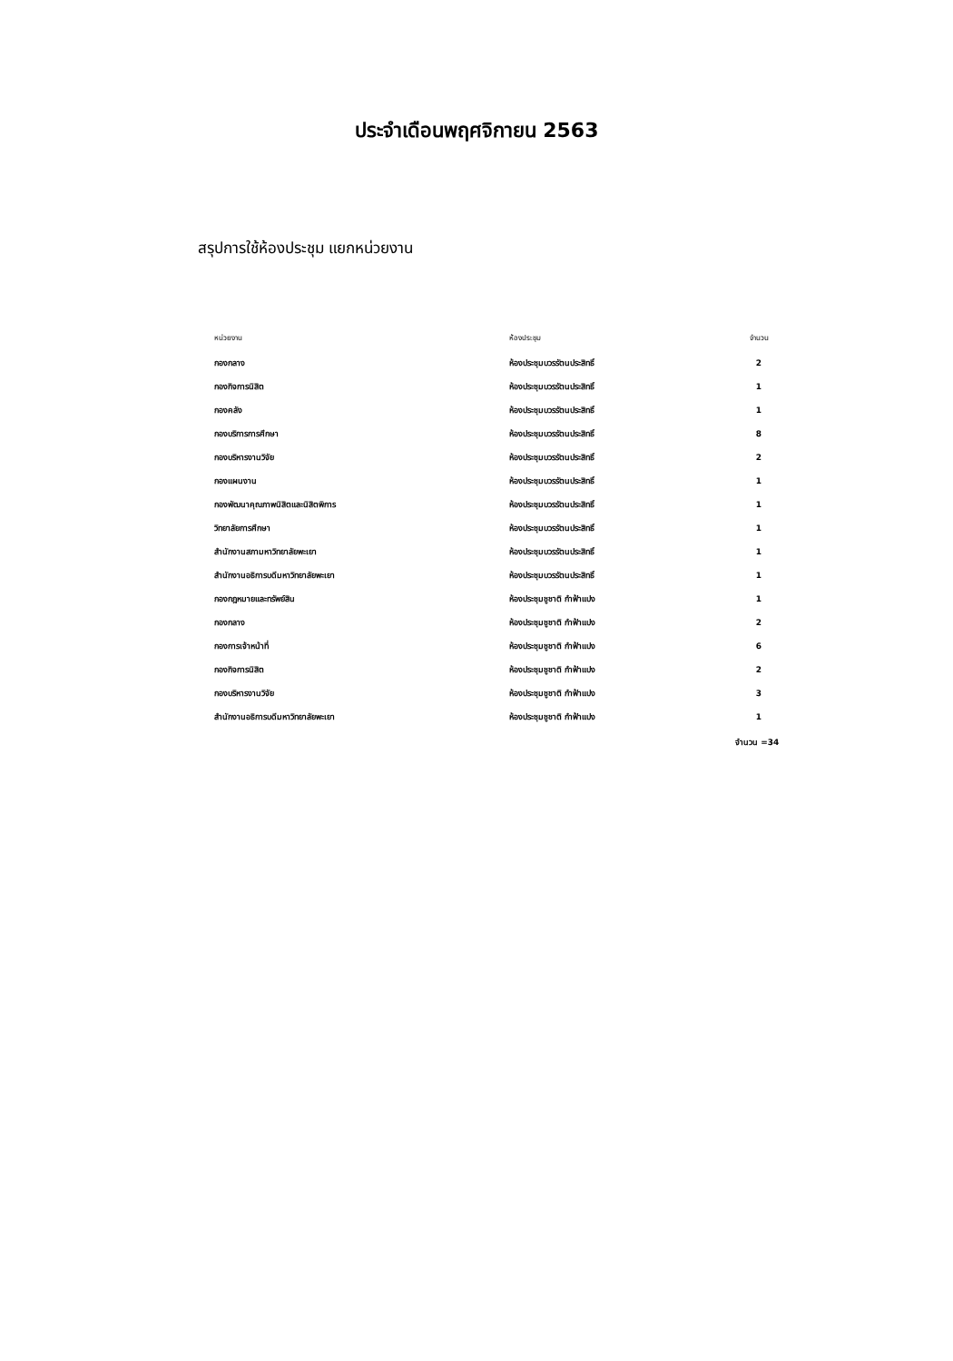ประจำเดือนพฤศจิกายน 2563
สรุปการใช้ห้องประชุม แยกหน่วยงาน
| หน่วยงาน | ห้องประชุม | จำนวน |
| --- | --- | --- |
| กองกลาง | ห้องประชุมบวรรัตนประสิทธิ์ | 2 |
| กองกิจการนิสิต | ห้องประชุมบวรรัตนประสิทธิ์ | 1 |
| กองคลัง | ห้องประชุมบวรรัตนประสิทธิ์ | 1 |
| กองบริการการศึกษา | ห้องประชุมบวรรัตนประสิทธิ์ | 8 |
| กองบริหารงานวิจัย | ห้องประชุมบวรรัตนประสิทธิ์ | 2 |
| กองแผนงาน | ห้องประชุมบวรรัตนประสิทธิ์ | 1 |
| กองพัฒนาคุณภาพนิสิตและนิสิตพิการ | ห้องประชุมบวรรัตนประสิทธิ์ | 1 |
| วิทยาลัยการศึกษา | ห้องประชุมบวรรัตนประสิทธิ์ | 1 |
| สำนักงานสภามหาวิทยาลัยพะเยา | ห้องประชุมบวรรัตนประสิทธิ์ | 1 |
| สำนักงานอธิการบดีมหาวิทยาลัยพะเยา | ห้องประชุมบวรรัตนประสิทธิ์ | 1 |
| กองกฎหมายและทรัพย์สิน | ห้องประชุมชูชาติ กำฟ้าแปง | 1 |
| กองกลาง | ห้องประชุมชูชาติ กำฟ้าแปง | 2 |
| กองการเจ้าหน้าที่ | ห้องประชุมชูชาติ กำฟ้าแปง | 6 |
| กองกิจการนิสิต | ห้องประชุมชูชาติ กำฟ้าแปง | 2 |
| กองบริหารงานวิจัย | ห้องประชุมชูชาติ กำฟ้าแปง | 3 |
| สำนักงานอธิการบดีมหาวิทยาลัยพะเยา | ห้องประชุมชูชาติ กำฟ้าแปง | 1 |
จำนวน =34